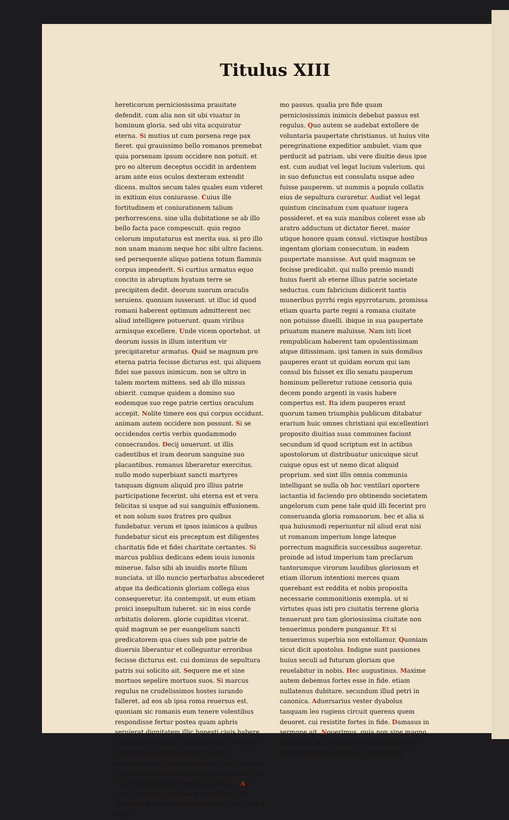Titulus XIII
hereticorum perniciosissima prauitate defendit. cum alia non sit ubi viuatur in hominum gloria. sed ubi vita acquiratur eterna. Si mutius ut cum porsena rege pax fieret. qui grauissimo bello romanos premebat quia porsenam ipsum occidere non potuit. et pro eo alterum deceptus occidit in ardentem aram ante eius oculos dexteram extendit dicens. multos secum tales quales eum videret in exitium eius coniurasse. Cuius ille fortitudinem et coniurationem talium perhorrescens. sine ulla dubitatione se ab illo bello facta pace compescuit. quis regno celorum imputaturus est merita sua. si pro illo non unam manum neque hoc sibi ultro faciens. sed persequente aliquo patiens totum flammis corpus impenderit. Si curtius armatus equo concito in abruptum hyatum terre se precipitem dedit. deorum suorum oraculis seruiens. quoniam iusserant. ut illuc id quod romani haberent optimum admitterent nec aliud intelligere potuerunt. quam viribus armisque excellere. Unde vicem oportebat. ut deorum iussis in illum interitum vir precipitaretur armatus. Quid se magnum pro eterna patria fecisse dicturus est. qui aliquem fidei sue passus inimicum. non se ultro in talem mortem mittens. sed ab illo missus obierit. cumque quidem a domino suo eodemque suo rege patrie certius oraculum accepit. Nolite timere eos qui corpus occidunt. animam autem occidere non possunt. Si se occidendos certis verbis quodammodo consecrandos. Decij uouerunt. ut illis cadentibus et iram deorum sanguine suo placantibus. romanus liberaretur exercitus. nullo modo superbiant sancti martyres tanquam dignum aliquid pro illius patrie participatione fecerint. ubi eterna est et vera felicitas si usque ad sui sanguinis effusionem. et non solum suos fratres pro quibus fundebatur. verum et ipsos inimicos a quibus fundebatur sicut eis preceptum est diligentes charitatis fide et fidei charitate certantes. Si marcus publius dedicans edem iouis iunonis minerue. falso sibi ab inuidis morte filium nunciata. ut illo nuncio perturbatus abscederet atque ita dedicationis gloriam collega eius consequeretur. ita contempsit. ut eum etiam proici insepultum iuberet. sic in eius corde orbitatis dolorem. glorie cupiditas vicerat. quid magnum se per euangelium sancti predicatorem qua ciues sub pne patrie de diuersis liberantur et colleguntur erroribus fecisse dicturus est. cui dominus de sepultura patris sui solicito ait. Sequere me et sine mortuos sepelire mortuos suos. Si marcus regulus ne crudelissimos hostes iurando falleret. ad eos ab ipsa roma reuersus est. quoniam sic romanis eum tenere volentibus respondisse fertur postea quam aphris seruierat dignitatem illic honesti ciuis habere non posset. eumque chartaginenses. quoniam contra eos in romano senatu egerat grauissimis supplicijs necauerunt qui cruciatus non sunt pro fide illius patrie contemnendi. ad cuius beatitudinem fides ipsa perducit. Aut quid retribuetur domino pro omnibus que retribuit. si pro fide que illi debetur. talia fuerit homo
mo passus. qualia pro fide quam perniciosissimis inimicis debebat passus est regulus. Quo autem se audebat extollere de voluntaria paupertate christianus. ut huius vite peregrinatione expeditior ambulet. viam que perducit ad patriam. ubi vere diuitie deus ipse est. cum audiat vel legat lucium valerium. qui in suo defunctus est consulatu usque adeo fuisse pauperem. ut nummis a populo collatis eius de sepultura curaretur. Audiat vel legat quintum cincinatum cum quatuor iugera possideret. et ea suis manibus coleret esse ab aratro adductum ut dictator fieret. maior utique honore quam consul. victisque hostibus ingentam gloriam consecutum. in eadem paupertate mansisse. Aut quid magnum se fecisse predicabit. qui nullo premio mundi huius fuerit ab eterne illius patrie societate seductus. cum fabricium didicerit tantis muneribus pyrrhi regis epyrrotarum. promissa etiam quarta parte regni a romana ciuitate non potuisse diuelli. ibique in sua paupertate priuatum manere maluisse. Nam isti licet rempublicam haberent tam opulentissimam atque ditissimam. ipsi tamen in suis domibus pauperes erant ut quidam eorum qui iam consul bis fuisset ex illo senatu pauperum hominum pelleretur ratione censoria quia decem pondo argenti in vasis habere compertus est. Ita idem pauperes erant quorum tamen triumphis publicum ditabatur erarium huic omnes christiani qui excellentiori proposito diuitias suas communes faciunt secundum id quod scriptum est in actibus apostolorum ut distribuatur unicuique sicut cuique opus est ut nemo dicat aliquid proprium. sed sint illis omnia communia intelligant se nulla ob hoc ventilari oportere iactantia id faciendo pro obtinendo societatem angelorum cum pene tale quid illi fecerint pro conseruanda gloria romanorum. hec et alia si qua huiusmodi reperiuntur nil aliud erat nisi ut romanum imperium longe lateque porrectum magnificis successibus augeretur. proinde ad istud imperium tam preclarum tantorumque virorum laudibus gloriosum et etiam illorum intentioni merces quam querebant est reddita et nobis proposita necessarie commonitionis exempla. ut si virtutes quas isti pro ciuitatis terrene gloria tenuerunt pro tam gloriosissima ciuitate non tenuerimus pondere pungamur. Et si tenuerimus superbia non extollamur. Quoniam sicut dicit apostolus. Indigne sunt passiones huius seculi ad futuram gloriam que reuelabitur in nobis. Hec augustinus. Maxime autem debemus fortes esse in fide. etiam nullatenus dubitare. secundum illud petri in canonica. Aduersarius vester dyabolus tanquam leo rugiens circuit querens quem deuoret. cui resistite fortes in fide. Damasus in sermone ait. Nouerimus. quia non sine magno discrimine de religionis veritate disputamus. quam tantorum sanguine confirmatam